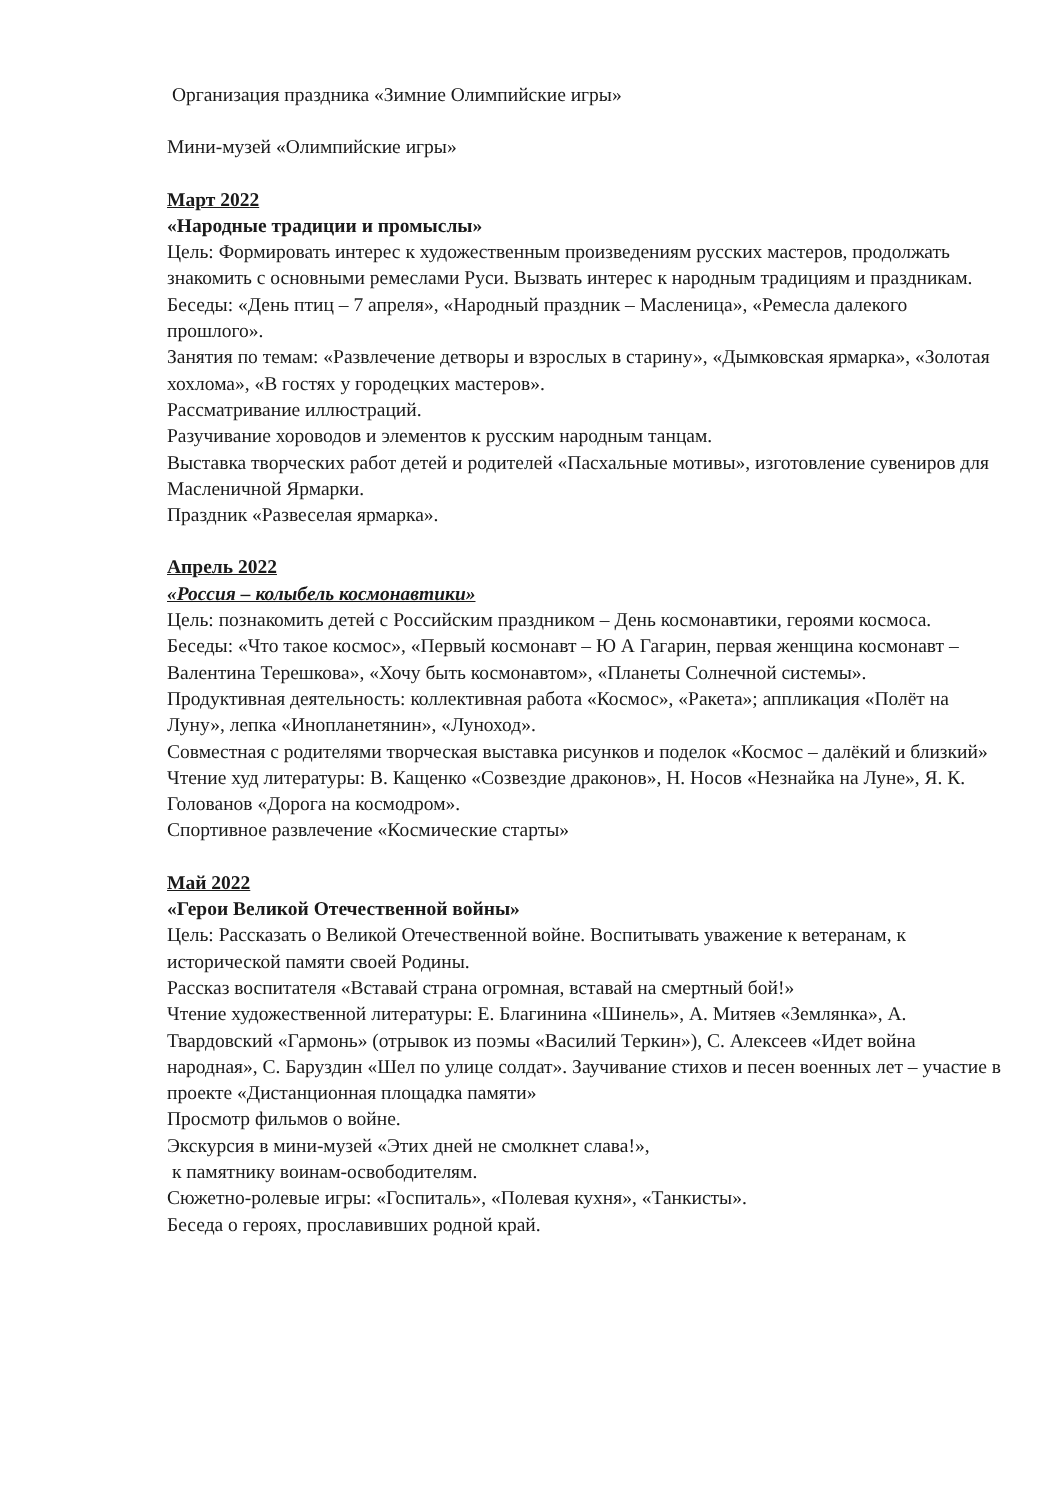Организация праздника «Зимние Олимпийские игры»
Мини-музей «Олимпийские игры»
Март 2022
«Народные традиции и промыслы»
Цель: Формировать интерес к художественным произведениям русских мастеров, продолжать знакомить с основными ремеслами Руси. Вызвать интерес к народным традициям и праздникам.
Беседы: «День птиц – 7 апреля», «Народный праздник – Масленица», «Ремесла далекого прошлого».
Занятия по темам: «Развлечение детворы и взрослых в старину», «Дымковская ярмарка», «Золотая хохлома», «В гостях у городецких мастеров».
Рассматривание иллюстраций.
Разучивание хороводов и элементов к русским народным танцам.
Выставка творческих работ детей и родителей «Пасхальные мотивы», изготовление сувениров для Масленичной Ярмарки.
Праздник «Развеселая ярмарка».
Апрель 2022
«Россия – колыбель космонавтики»
Цель: познакомить детей с Российским праздником – День космонавтики, героями космоса.
Беседы: «Что такое космос», «Первый космонавт – Ю А Гагарин, первая женщина космонавт – Валентина Терешкова», «Хочу быть космонавтом», «Планеты Солнечной системы».
Продуктивная деятельность: коллективная работа «Космос», «Ракета»; аппликация «Полёт на Луну», лепка «Инопланетянин», «Луноход».
Совместная с родителями творческая выставка рисунков и поделок «Космос – далёкий и близкий»
Чтение худ литературы: В. Кащенко «Созвездие драконов», Н. Носов «Незнайка на Луне», Я. К. Голованов «Дорога на космодром».
Спортивное развлечение «Космические старты»
Май 2022
«Герои Великой Отечественной войны»
Цель: Рассказать о Великой Отечественной войне. Воспитывать уважение к ветеранам, к исторической памяти своей Родины.
Рассказ воспитателя «Вставай страна огромная, вставай на смертный бой!»
Чтение художественной литературы: Е. Благинина «Шинель», А. Митяев «Землянка», А. Твардовский «Гармонь» (отрывок из поэмы «Василий Теркин»), С. Алексеев «Идет война народная», С. Баруздин «Шел по улице солдат». Заучивание стихов и песен военных лет – участие в проекте «Дистанционная площадка памяти»
Просмотр фильмов о войне.
Экскурсия в мини-музей «Этих дней не смолкнет слава!»,
к памятнику воинам-освободителям.
Сюжетно-ролевые игры: «Госпиталь», «Полевая кухня», «Танкисты».
Беседа о героях, прославивших родной край.